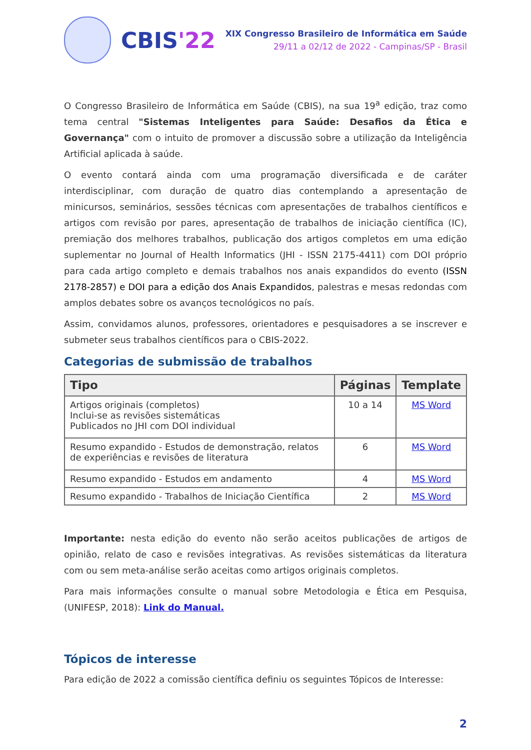CBIS'22
XIX Congresso Brasileiro de Informática em Saúde
29/11 a 02/12 de 2022 - Campinas/SP - Brasil
O Congresso Brasileiro de Informática em Saúde (CBIS), na sua 19<sup>a</sup> edição, traz como tema central "Sistemas Inteligentes para Saúde: Desafios da Ética e Governança" com o intuito de promover a discussão sobre a utilização da Inteligência Artificial aplicada à saúde.
O evento contará ainda com uma programação diversificada e de caráter interdisciplinar, com duração de quatro dias contemplando a apresentação de minicursos, seminários, sessões técnicas com apresentações de trabalhos científicos e artigos com revisão por pares, apresentação de trabalhos de iniciação científica (IC), premiação dos melhores trabalhos, publicação dos artigos completos em uma edição suplementar no Journal of Health Informatics (JHI - ISSN 2175-4411) com DOI próprio para cada artigo completo e demais trabalhos nos anais expandidos do evento (ISSN 2178-2857) e DOI para a edição dos Anais Expandidos, palestras e mesas redondas com amplos debates sobre os avanços tecnológicos no país.
Assim, convidamos alunos, professores, orientadores e pesquisadores a se inscrever e submeter seus trabalhos científicos para o CBIS-2022.
Categorias de submissão de trabalhos
| Tipo | Páginas | Template |
| --- | --- | --- |
| Artigos originais (completos) Inclui-se as revisões sistemáticas Publicados no JHI com DOI individual | 10 a 14 | MS Word |
| Resumo expandido - Estudos de demonstração, relatos de experiências e revisões de literatura | 6 | MS Word |
| Resumo expandido - Estudos em andamento | 4 | MS Word |
| Resumo expandido - Trabalhos de Iniciação Científica | 2 | MS Word |
Importante: nesta edição do evento não serão aceitos publicações de artigos de opinião, relato de caso e revisões integrativas. As revisões sistemáticas da literatura com ou sem meta-análise serão aceitas como artigos originais completos.
Para mais informações consulte o manual sobre Metodologia e Ética em Pesquisa, (UNIFESP, 2018): Link do Manual.
Tópicos de interesse
Para edição de 2022 a comissão científica definiu os seguintes Tópicos de Interesse:
2